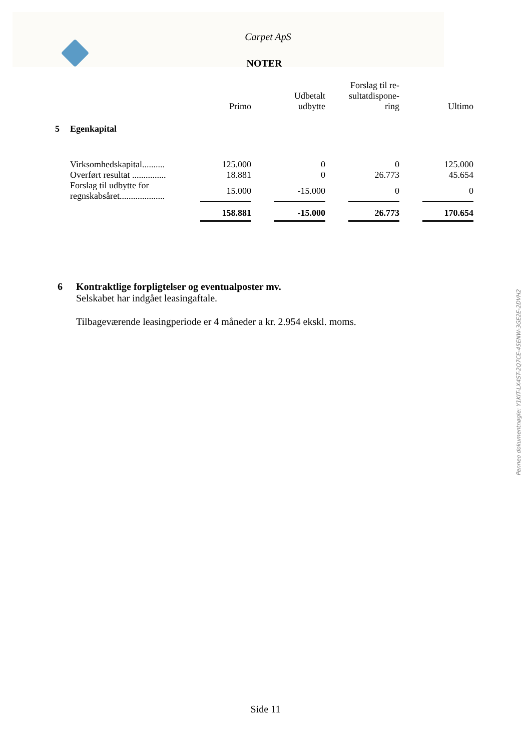Carpet ApS
NOTER
| | | Primo | | Udbetalt udbytte | | Forslag til re- sultatdispone- ring | | Ultimo |
| 5 | Egenkapital | | | | | | | |
| | Virksomhedskapital.......... | 125.000 | | 0 | | 0 | | 125.000 |
| | Overført resultat ............... | 18.881 | | 0 | | 26.773 | | 45.654 |
| | Forslag til udbytte for regnskabsåret.................... | 15.000 | | -15.000 | | 0 | | 0 |
| | | 158.881 | | -15.000 | | 26.773 | | 170.654 |
6 Kontraktlige forpligtelser og eventualposter mv.
Selskabet har indgået leasingaftale.
Tilbageværende leasingperiode er 4 måneder a kr. 2.954 ekskl. moms.
Penneo dokumentnøgle: Y1KIT-LX4ST-2Q7CE-45ENW-3GE2E-2DVH2
Side 11